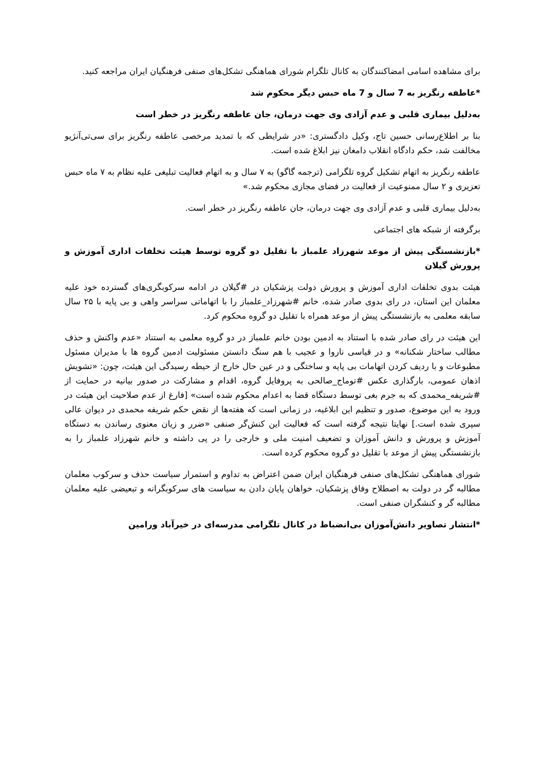برای مشاهده اسامی امضاکنندگان به کانال تلگرام شورای هماهنگی تشکل‌های صنفی فرهنگیان ایران مراجعه کنید.
*عاطفه رنگریز به 7 سال و 7 ماه حبس دیگر محکوم شد
به‌دلیل بیماری قلبی و عدم آزادی وی جهت درمان، جان عاطفه رنگریز در خطر است
بنا بر اطلاع‌رسانی حسین تاج، وکیل دادگستری: «در شرایطی که با تمدید مرخصی عاطفه رنگریز برای سی‌تی‌آنژیو مخالفت شد، حکم دادگاه انقلاب دامغان نیز ابلاغ شده است.
عاطفه رنگریز به اتهام تشکیل گروه تلگرامی (ترجمه گاگو) به ۷ سال و به اتهام فعالیت تبلیغی علیه نظام به ۷ ماه حبس تعزیری و ۲ سال ممنوعیت از فعالیت در فضای مجازی محکوم شد.»
به‌دلیل بیماری قلبی و عدم آزادی وی جهت درمان، جان عاطفه رنگریز در خطر است.
برگرفته از شبکه های اجتماعی
*بازنشستگی پیش از موعد شهرزاد علمباز با تقلیل دو گروه توسط هیئت تخلفات اداری آموزش و پرورش گیلان
هیئت بدوی تخلفات اداری آموزش و پرورش دولت پزشکیان در #گیلان در ادامه سرکوبگری‌های گسترده خود علیه معلمان این استان، در رای بدوی صادر شده، خانم #شهرزاد_علمباز را با اتهاماتی سراسر واهی و بی پایه با ۲۵ سال سابقه معلمی به بازنشستگی پیش از موعد همراه با تقلیل دو گروه محکوم کرد.
این هیئت در رای صادر شده با استناد به ادمین بودن خانم علمباز در دو گروه معلمی به استناد «عدم واکنش و حذف مطالب ساختار شکنانه» و در قیاسی ناروا و عجیب با هم سنگ دانستن مسئولیت ادمین گروه ها با مدیران مسئول مطبوعات و با ردیف کردن اتهامات بی پایه و ساختگی و در عین حال خارج از حیطه رسیدگی این هیئت، چون: «تشویش اذهان عمومی، بارگذاری عکس #توماج_صالحی به پروفایل گروه، اقدام و مشارکت در صدور بیانیه در حمایت از #شریفه_محمدی که به جرم بغی توسط دستگاه قضا به اعدام محکوم شده است» [فارغ از عدم صلاحیت این هیئت در ورود به این موضوع، صدور و تنظیم این ابلاغیه، در زمانی است که هفته‌ها از نقض حکم شریفه محمدی در دیوان عالی سپری شده است.] نهایتا نتیجه گرفته است که فعالیت این کنش‌گر صنفی «ضرر و زیان معنوی رساندن به دستگاه آموزش و پرورش و دانش آموزان و تضعیف امنیت ملی و خارجی را در پی داشته و خانم شهرزاد علمباز را به بازنشستگی پیش از موعد با تقلیل دو گروه محکوم کرده است.
شورای هماهنگی تشکل‌های صنفی فرهنگیان ایران ضمن اعتراض به تداوم و استمرار سیاست حذف و سرکوب معلمان مطالبه گر در دولت به اصطلاح وفاق پزشکیان، خواهان پایان دادن به سیاست های سرکوبگرانه و تبعیضی علیه معلمان مطالبه گر و کنشگران صنفی است.
*انتشار تصاویر دانش‌آموزان بی‌انضباط در کانال تلگرامی مدرسه‌ای در خیرآباد ورامین